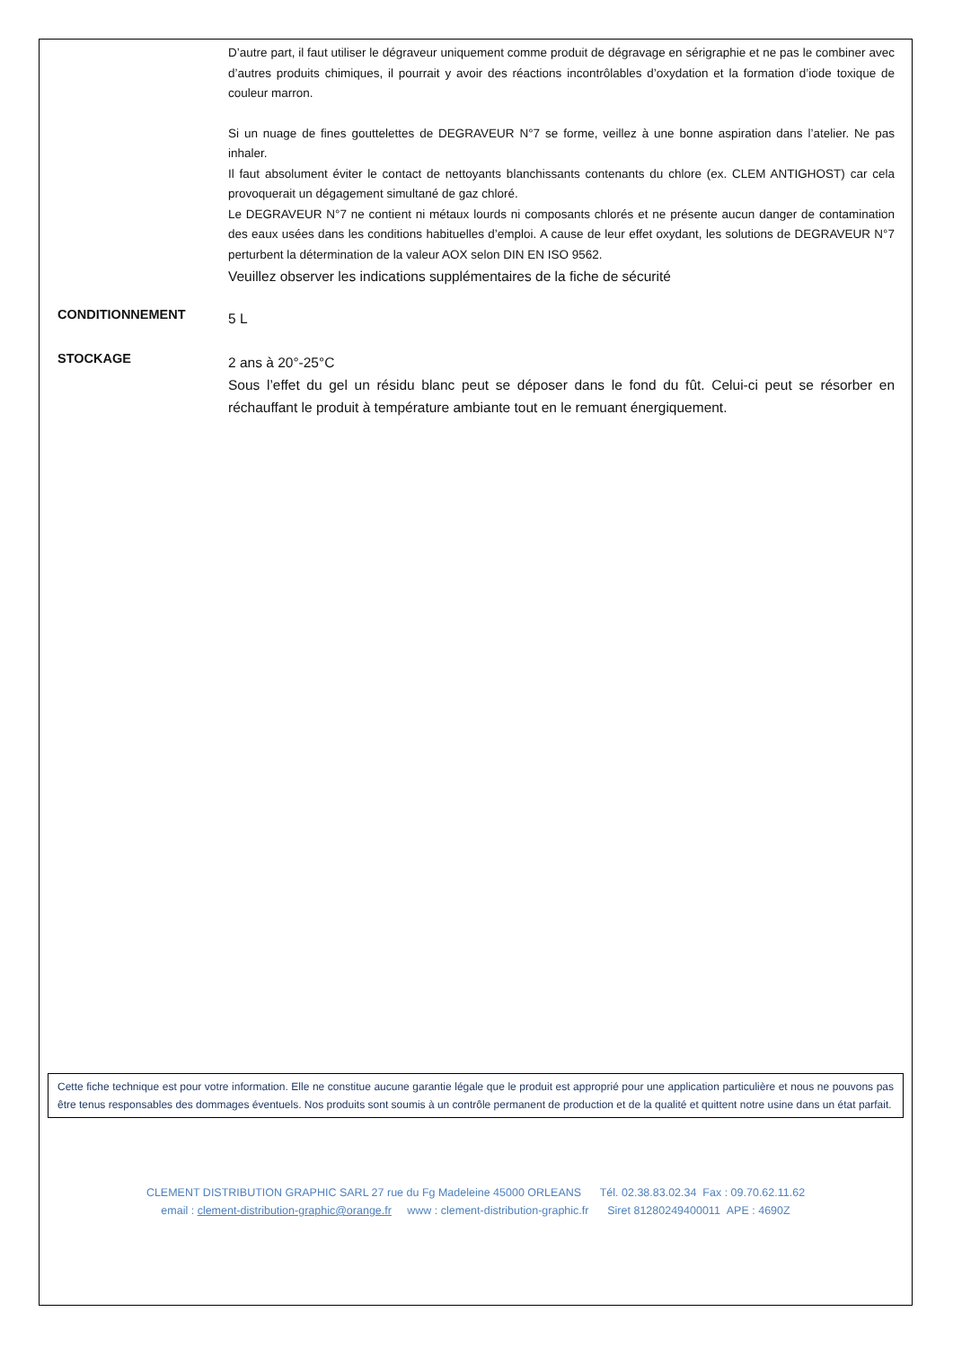D’autre part, il faut utiliser le dégraveur uniquement comme produit de dégravage en sérigraphie et ne pas le combiner avec d’autres produits chimiques, il pourrait y avoir des réactions incontrôlables d’oxydation et la formation d’iode toxique de couleur marron.
Si un nuage de fines gouttelettes de DEGRAVEUR N°7 se forme, veillez à une bonne aspiration dans l’atelier. Ne pas inhaler.
Il faut absolument éviter le contact de nettoyants blanchissants contenants du chlore (ex. CLEM ANTIGHOST) car cela provoquerait un dégagement simultané de gaz chloré.
Le DEGRAVEUR N°7 ne contient ni métaux lourds ni composants chlorés et ne présente aucun danger de contamination des eaux usées dans les conditions habituelles d’emploi. A cause de leur effet oxydant, les solutions de DEGRAVEUR N°7 perturbent la détermination de la valeur AOX selon DIN EN ISO 9562.
Veuillez observer les indications supplémentaires de la fiche de sécurité
CONDITIONNEMENT
5 L
STOCKAGE
2 ans à 20°-25°C
Sous l’effet du gel un résidu blanc peut se déposer dans le fond du fût. Celui-ci peut se résorber en réchauffant le produit à température ambiante tout en le remuant énergiquement.
Cette fiche technique est pour votre information. Elle ne constitue aucune garantie légale que le produit est approprié pour une application particulière et nous ne pouvons pas être tenus responsables des dommages éventuels. Nos produits sont soumis à un contrôle permanent de production et de la qualité et quittent notre usine dans un état parfait.
CLEMENT DISTRIBUTION GRAPHIC SARL 27 rue du Fg Madeleine 45000 ORLEANS Tél. 02.38.83.02.34 Fax : 09.70.62.11.62
email : clement-distribution-graphic@orange.fr www : clement-distribution-graphic.fr Siret 81280249400011 APE : 4690Z